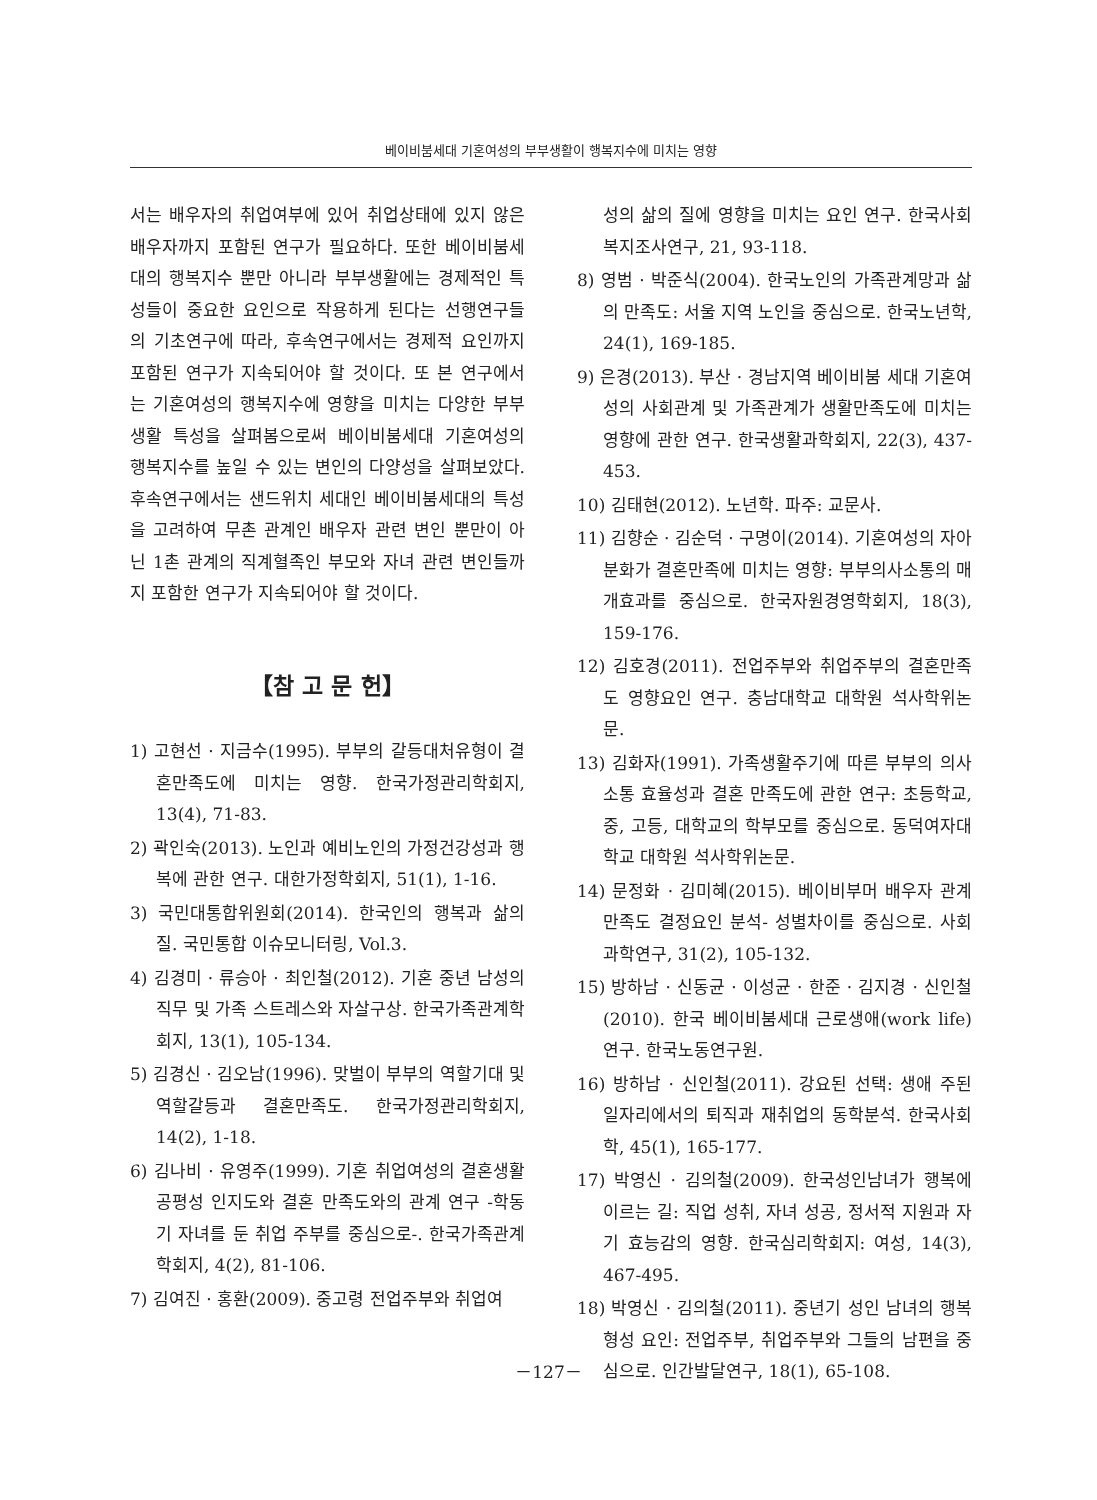베이비붐세대 기혼여성의 부부생활이 행복지수에 미치는 영향
서는 배우자의 취업여부에 있어 취업상태에 있지 않은 배우자까지 포함된 연구가 필요하다. 또한 베이비붐세대의 행복지수 뿐만 아니라 부부생활에는 경제적인 특성들이 중요한 요인으로 작용하게 된다는 선행연구들의 기초연구에 따라, 후속연구에서는 경제적 요인까지 포함된 연구가 지속되어야 할 것이다. 또 본 연구에서는 기혼여성의 행복지수에 영향을 미치는 다양한 부부생활 특성을 살펴봄으로써 베이비붐세대 기혼여성의 행복지수를 높일 수 있는 변인의 다양성을 살펴보았다. 후속연구에서는 샌드위치 세대인 베이비붐세대의 특성을 고려하여 무촌 관계인 배우자 관련 변인 뿐만이 아닌 1촌 관계의 직계혈족인 부모와 자녀 관련 변인들까지 포함한 연구가 지속되어야 할 것이다.
【참 고 문 헌】
1) 고현선 · 지금수(1995). 부부의 갈등대처유형이 결혼만족도에 미치는 영향. 한국가정관리학회지, 13(4), 71-83.
2) 곽인숙(2013). 노인과 예비노인의 가정건강성과 행복에 관한 연구. 대한가정학회지, 51(1), 1-16.
3) 국민대통합위원회(2014). 한국인의 행복과 삶의 질. 국민통합 이슈모니터링, Vol.3.
4) 김경미 · 류승아 · 최인철(2012). 기혼 중년 남성의 직무 및 가족 스트레스와 자살구상. 한국가족관계학회지, 13(1), 105-134.
5) 김경신 · 김오남(1996). 맞벌이 부부의 역할기대 및 역할갈등과 결혼만족도. 한국가정관리학회지, 14(2), 1-18.
6) 김나비 · 유영주(1999). 기혼 취업여성의 결혼생활 공평성 인지도와 결혼 만족도와의 관계 연구 -학동기 자녀를 둔 취업 주부를 중심으로-. 한국가족관계학회지, 4(2), 81-106.
7) 김여진 · 홍환(2009). 중고령 전업주부와 취업여
성의 삶의 질에 영향을 미치는 요인 연구. 한국사회복지조사연구, 21, 93-118.
8) 영범 · 박준식(2004). 한국노인의 가족관계망과 삶의 만족도: 서울 지역 노인을 중심으로. 한국노년학, 24(1), 169-185.
9) 은경(2013). 부산 · 경남지역 베이비붐 세대 기혼여성의 사회관계 및 가족관계가 생활만족도에 미치는 영향에 관한 연구. 한국생활과학회지, 22(3), 437-453.
10) 김태현(2012). 노년학. 파주: 교문사.
11) 김향순 · 김순덕 · 구명이(2014). 기혼여성의 자아분화가 결혼만족에 미치는 영향: 부부의사소통의 매개효과를 중심으로. 한국자원경영학회지, 18(3), 159-176.
12) 김호경(2011). 전업주부와 취업주부의 결혼만족도 영향요인 연구. 충남대학교 대학원 석사학위논문.
13) 김화자(1991). 가족생활주기에 따른 부부의 의사소통 효율성과 결혼 만족도에 관한 연구: 초등학교, 중, 고등, 대학교의 학부모를 중심으로. 동덕여자대학교 대학원 석사학위논문.
14) 문정화 · 김미혜(2015). 베이비부머 배우자 관계 만족도 결정요인 분석- 성별차이를 중심으로. 사회과학연구, 31(2), 105-132.
15) 방하남 · 신동균 · 이성균 · 한준 · 김지경 · 신인철(2010). 한국 베이비붐세대 근로생애(work life) 연구. 한국노동연구원.
16) 방하남 · 신인철(2011). 강요된 선택: 생애 주된 일자리에서의 퇴직과 재취업의 동학분석. 한국사회학, 45(1), 165-177.
17) 박영신 · 김의철(2009). 한국성인남녀가 행복에 이르는 길: 직업 성취, 자녀 성공, 정서적 지원과 자기 효능감의 영향. 한국심리학회지: 여성, 14(3), 467-495.
18) 박영신 · 김의철(2011). 중년기 성인 남녀의 행복 형성 요인: 전업주부, 취업주부와 그들의 남편을 중심으로. 인간발달연구, 18(1), 65-108.
－127－